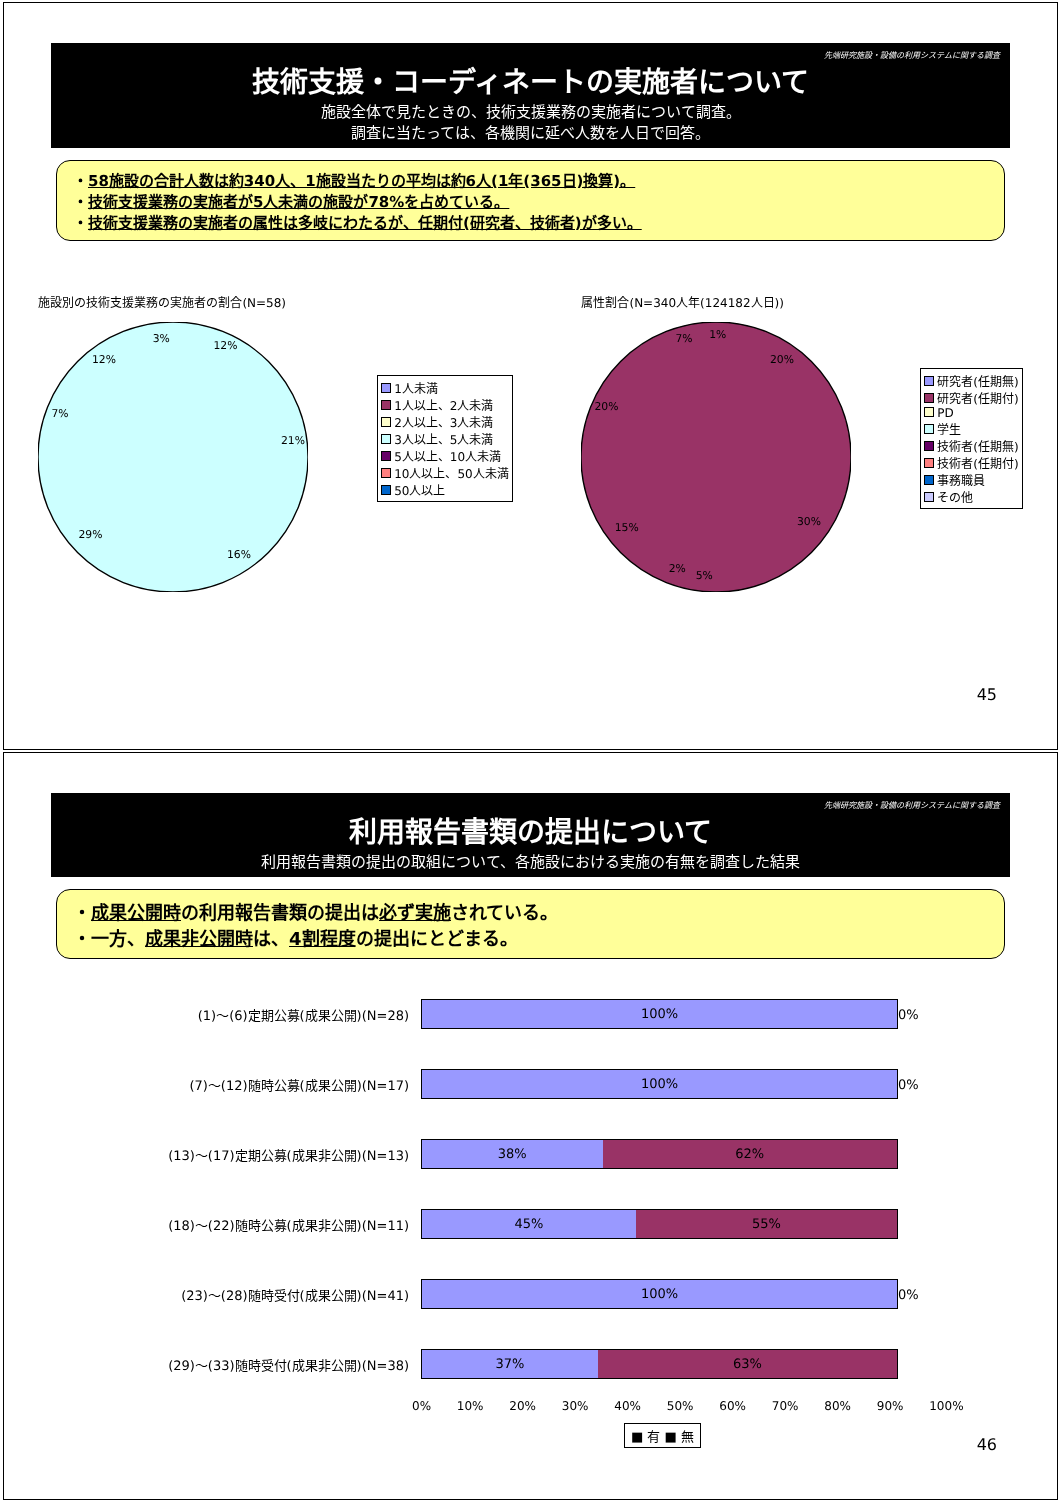先端研究施設・設備の利用システムに関する調査
技術支援・コーディネートの実施者について
施設全体で見たときの、技術支援業務の実施者について調査。
調査に当たっては、各機関に延べ人数を人日で回答。
・58施設の合計人数は約340人、1施設当たりの平均は約6人(1年(365日)換算)。
・技術支援業務の実施者が5人未満の施設が78%を占めている。
・技術支援業務の実施者の属性は多岐にわたるが、任期付(研究者、技術者)が多い。
施設別の技術支援業務の実施者の割合(N=58)
12%
21%
16%
29%
7%
12%
3%
1人未満
1人以上、2人未満
2人以上、3人未満
3人以上、5人未満
5人以上、10人未満
10人以上、50人未満
50人以上
属性割合(N=340人年(124182人日))
20%
30%
5%
2%
15%
20%
7%
1%
研究者(任期無)
研究者(任期付)
PD
学生
技術者(任期無)
技術者(任期付)
事務職員
その他
45
先端研究施設・設備の利用システムに関する調査
利用報告書類の提出について
利用報告書類の提出の取組について、各施設における実施の有無を調査した結果
・成果公開時の利用報告書類の提出は必ず実施されている。
・一方、成果非公開時は、4割程度の提出にとどまる。
(1)～(6)定期公募(成果公開)(N=28)
100%
0%
(7)～(12)随時公募(成果公開)(N=17)
100%
0%
(13)～(17)定期公募(成果非公開)(N=13)
38% 62%
(18)～(22)随時公募(成果非公開)(N=11)
45% 55%
(23)～(28)随時受付(成果公開)(N=41)
100%
0%
(29)～(33)随時受付(成果非公開)(N=38)
37% 63%
0% 10% 20% 30% 40% 50% 60% 70% 80% 90% 100%
■ 有 ■ 無
46